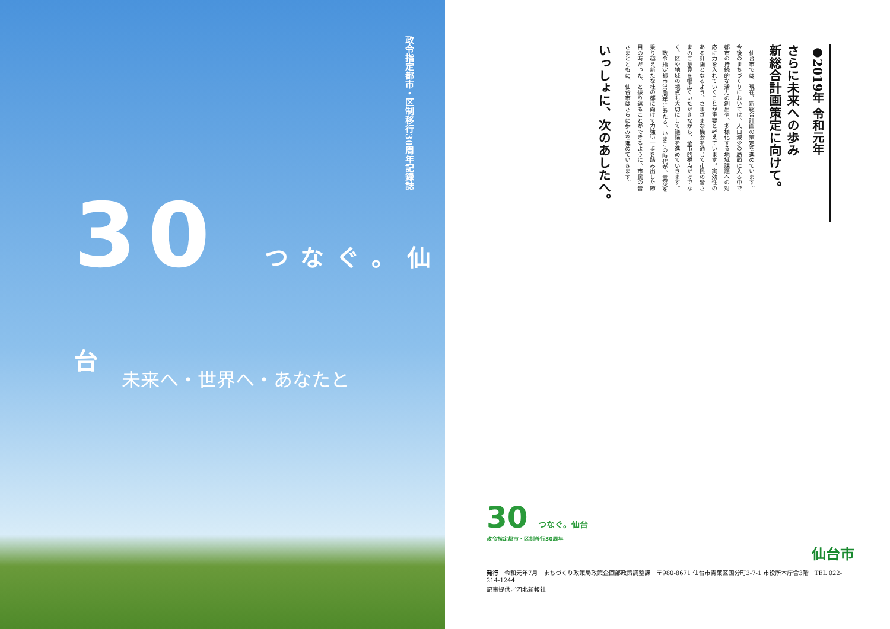政令指定都市・区制移行30周年記録誌
30 つなぐ。仙台
未来へ・世界へ・あなたと
●2019年 令和元年
さらに未来への歩み
新総合計画策定に向けて。
　仙台市では、現在、新総合計画の策定を進めています。今後のまちづくりにおいては、人口減少の局面に入る中で都市の持続的な活力の創出や、多様化する地域課題への対応に力を入れていくことが重要と考えています。実効性のある計画となるよう、さまざまな機会を通じて市民の皆さまのご意見を幅広くいただきながら、全市的視点だけでなく、区や地域の視点も大切にして議論を進めていきます。
　政令指定都市30周年にあたる、いまこの時代が、震災を乗り越え新たな杜の都に向けて力強い一歩を踏み出した節目の時だった、と振り返ることができるように、市民の皆さまとともに、仙台市はさらに歩みを進めていきます。
いっしょに、次のあしたへ。
30 つなぐ。仙台
政令指定都市・区制移行30周年
仙台市
発行　令和元年7月　まちづくり政策局政策企画部政策調整課　〒980-8671 仙台市青葉区国分町3-7-1 市役所本庁舎3階　TEL 022-214-1244
記事提供／河北新報社